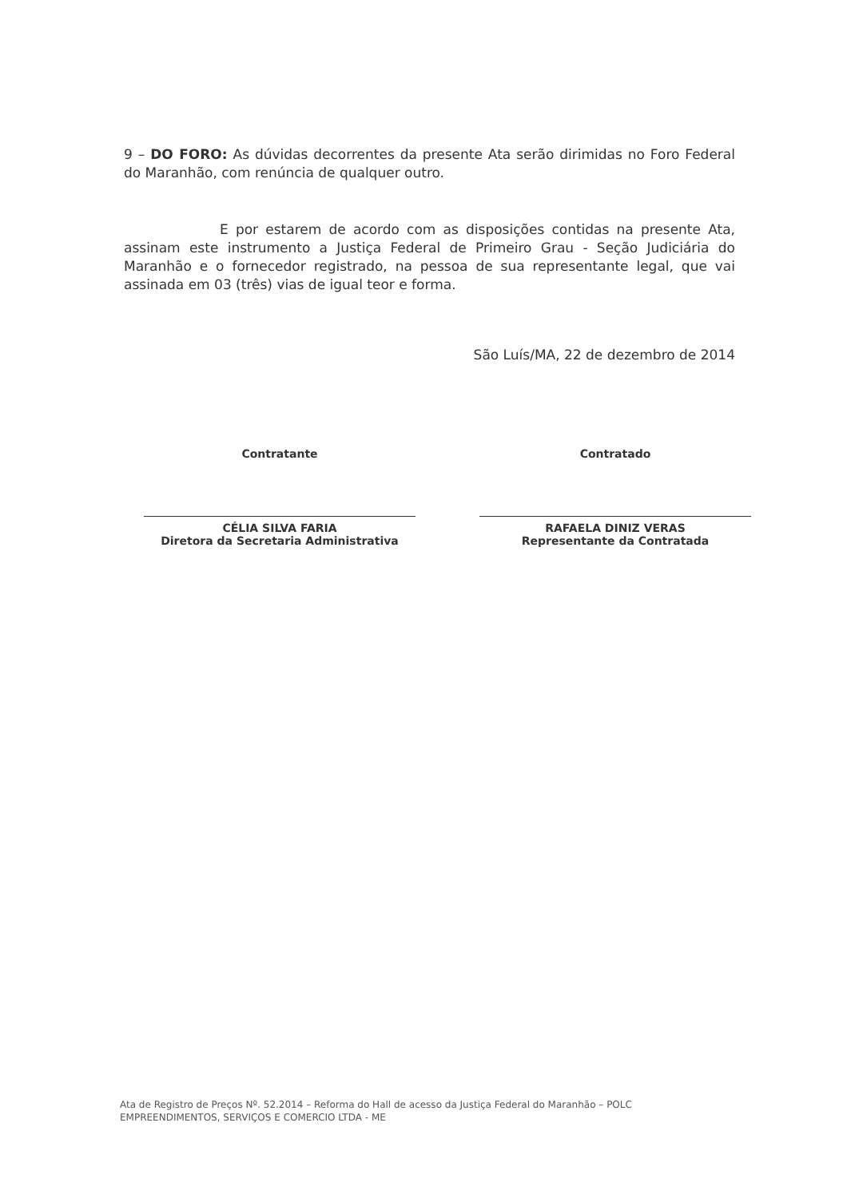9 – DO FORO: As dúvidas decorrentes da presente Ata serão dirimidas no Foro Federal do Maranhão, com renúncia de qualquer outro.
E por estarem de acordo com as disposições contidas na presente Ata, assinam este instrumento a Justiça Federal de Primeiro Grau - Seção Judiciária do Maranhão e o fornecedor registrado, na pessoa de sua representante legal, que vai assinada em 03 (três) vias de igual teor e forma.
São Luís/MA, 22 de dezembro de 2014
Contratante
CÉLIA SILVA FARIA
Diretora da Secretaria Administrativa
Contratado
RAFAELA DINIZ VERAS
Representante da Contratada
Ata de Registro de Preços Nº. 52.2014 – Reforma do Hall de acesso da Justiça Federal do Maranhão – POLC
EMPREENDIMENTOS, SERVIÇOS E COMERCIO LTDA - ME